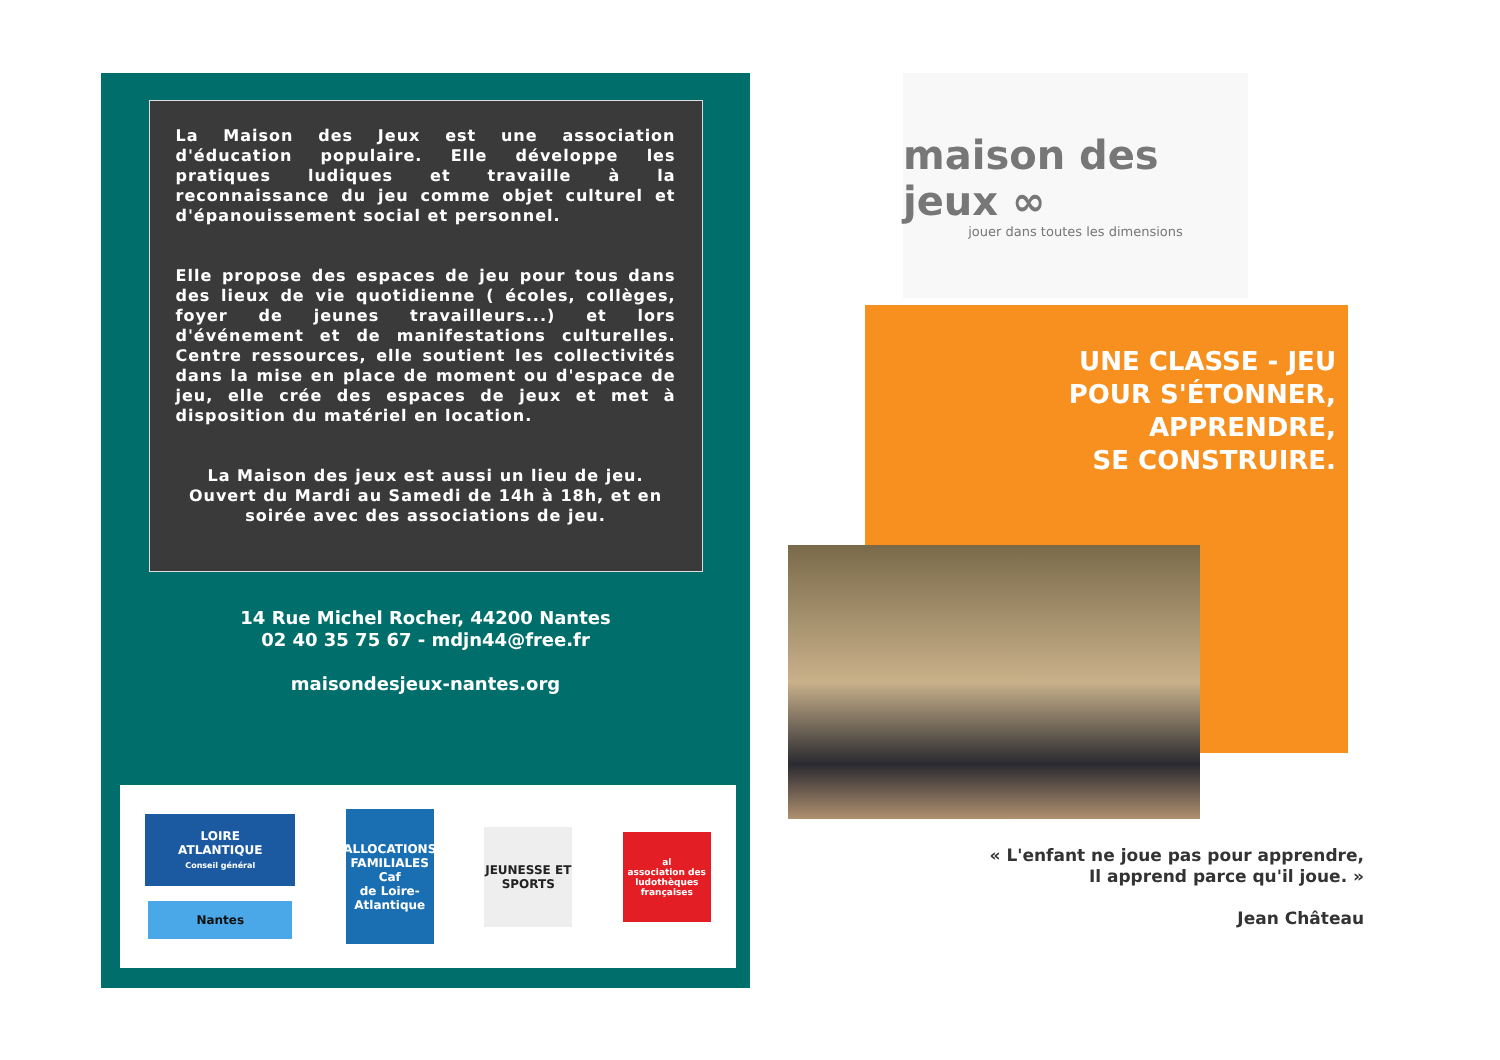La Maison des Jeux est une association d'éducation populaire. Elle développe les pratiques ludiques et travaille à la reconnaissance du jeu comme objet culturel et d'épanouissement social et personnel.
Elle propose des espaces de jeu pour tous dans des lieux de vie quotidienne ( écoles, collèges, foyer de jeunes travailleurs...) et lors d'événement et de manifestations culturelles. Centre ressources, elle soutient les collectivités dans la mise en place de moment ou d'espace de jeu, elle crée des espaces de jeux et met à disposition du matériel en location.
La Maison des jeux est aussi un lieu de jeu.
Ouvert du Mardi au Samedi de 14h à 18h, et en soirée avec des associations de jeu.
14 Rue Michel Rocher, 44200 Nantes
02 40 35 75 67 - mdjn44@free.fr
maisondesjeux-nantes.org
LOIRE ATLANTIQUE
Conseil général
Nantes
ALLOCATIONS FAMILIALES
Caf
de Loire-Atlantique
JEUNESSE ET SPORTS
al
association des ludothèques françaises
maison des jeux ∞
jouer dans toutes les dimensions
UNE CLASSE - JEU
POUR S'ÉTONNER,
APPRENDRE,
SE CONSTRUIRE.
« L'enfant ne joue pas pour apprendre,
Il apprend parce qu'il joue. »
Jean Château